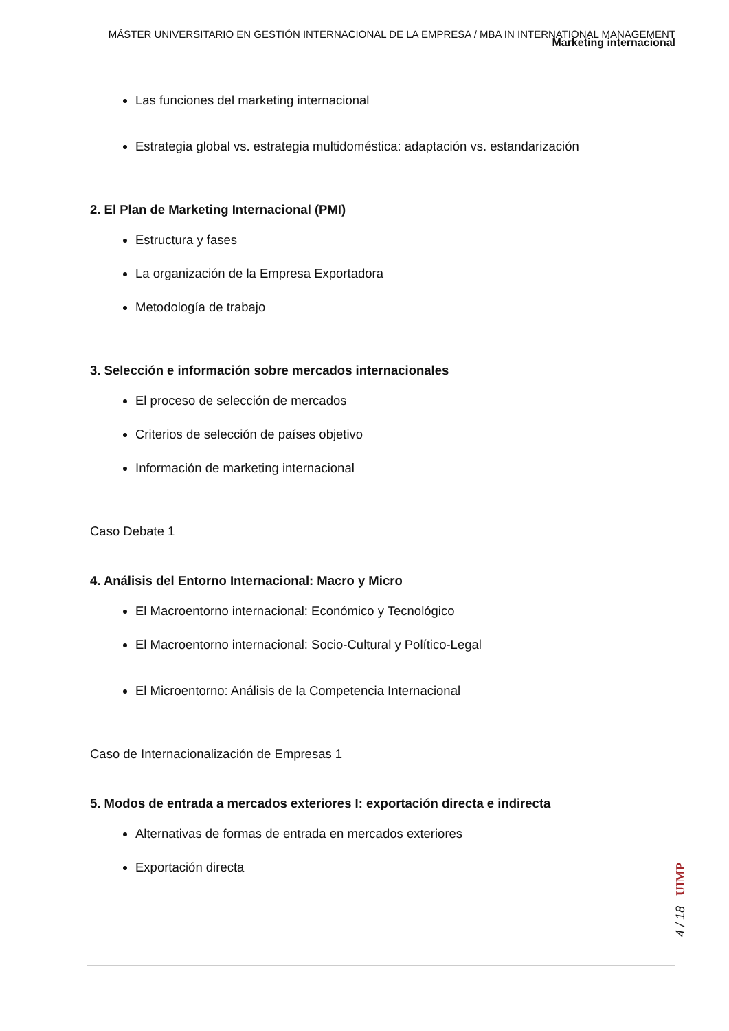MÁSTER UNIVERSITARIO EN GESTIÓN INTERNACIONAL DE LA EMPRESA / MBA IN INTERNATIONAL MANAGEMENT
Marketing internacional
Las funciones del marketing internacional
Estrategia global vs. estrategia multidoméstica: adaptación vs. estandarización
2. El Plan de Marketing Internacional (PMI)
Estructura y fases
La organización de la Empresa Exportadora
Metodología de trabajo
3. Selección e información sobre mercados internacionales
El proceso de selección de mercados
Criterios de selección de países objetivo
Información de marketing internacional
Caso Debate 1
4. Análisis del Entorno Internacional: Macro y Micro
El Macroentorno internacional: Económico y Tecnológico
El Macroentorno internacional: Socio-Cultural y Político-Legal
El Microentorno: Análisis de la Competencia Internacional
Caso de Internacionalización de Empresas 1
5. Modos de entrada a mercados exteriores I: exportación directa e indirecta
Alternativas de formas de entrada en mercados exteriores
Exportación directa
UIMP
4 / 18